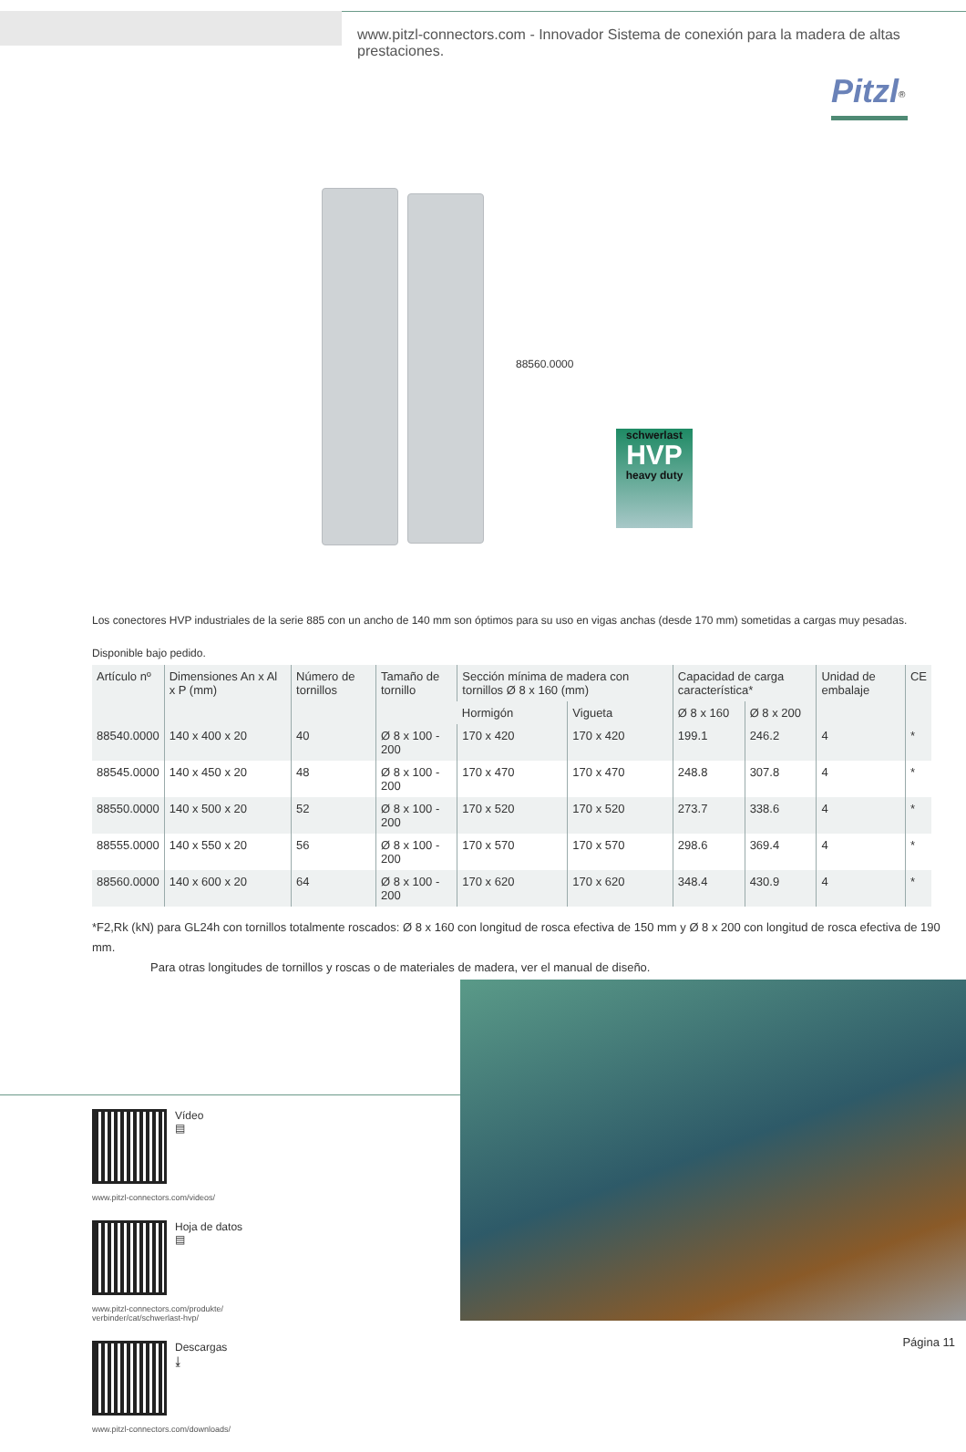www.pitzl-connectors.com - Innovador Sistema de conexión para la madera de altas prestaciones.
Pitzl<sup>®</sup>
88560.0000
schwerlast
HVP
heavy duty
Los conectores HVP industriales de la serie 885 con un ancho de 140 mm son óptimos para su uso en vigas anchas (desde 170 mm) sometidas a cargas muy pesadas.
Disponible bajo pedido.
| Artículo nº | Dimensiones An x Al x P (mm) | Número de tornillos | Tamaño de tornillo | Sección mínima de madera con tornillos Ø 8 x 160 (mm) | | Capacidad de carga característica* | | Unidad de embalaje | CE |
| --- | --- | --- | --- | --- | --- | --- | --- | --- | --- |
| | | | | Hormigón | Vigueta | Ø 8 x 160 | Ø 8 x 200 | | |
| 88540.0000 | 140 x 400 x 20 | 40 | Ø 8 x 100 - 200 | 170 x 420 | 170 x 420 | 199.1 | 246.2 | 4 | * |
| 88545.0000 | 140 x 450 x 20 | 48 | Ø 8 x 100 - 200 | 170 x 470 | 170 x 470 | 248.8 | 307.8 | 4 | * |
| 88550.0000 | 140 x 500 x 20 | 52 | Ø 8 x 100 - 200 | 170 x 520 | 170 x 520 | 273.7 | 338.6 | 4 | * |
| 88555.0000 | 140 x 550 x 20 | 56 | Ø 8 x 100 - 200 | 170 x 570 | 170 x 570 | 298.6 | 369.4 | 4 | * |
| 88560.0000 | 140 x 600 x 20 | 64 | Ø 8 x 100 - 200 | 170 x 620 | 170 x 620 | 348.4 | 430.9 | 4 | * |
*F2,Rk (kN) para GL24h con tornillos totalmente roscados: Ø 8 x 160 con longitud de rosca efectiva de 150 mm y Ø 8 x 200 con longitud de rosca efectiva de 190 mm.
Para otras longitudes de tornillos y roscas o de materiales de madera, ver el manual de diseño.
Vídeo
▤
www.pitzl-connectors.com/videos/
Hoja de datos
▤
www.pitzl-connectors.com/produkte/
verbinder/cat/schwerlast-hvp/
Descargas
⤓
www.pitzl-connectors.com/downloads/
Página 11